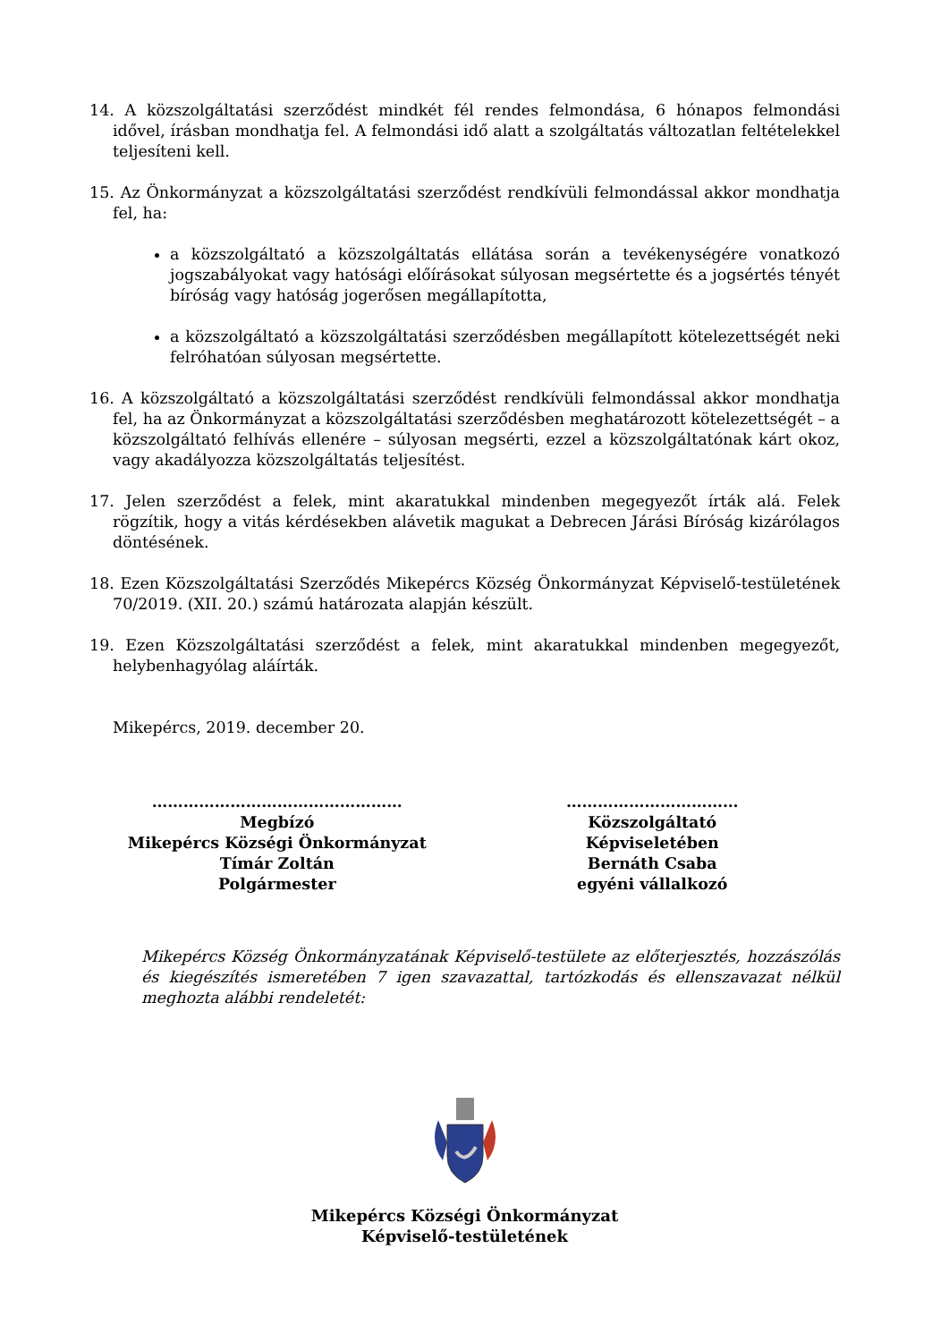14. A közszolgáltatási szerződést mindkét fél rendes felmondása, 6 hónapos felmondási idővel, írásban mondhatja fel. A felmondási idő alatt a szolgáltatás változatlan feltételekkel teljesíteni kell.
15. Az Önkormányzat a közszolgáltatási szerződést rendkívüli felmondással akkor mondhatja fel, ha:
a közszolgáltató a közszolgáltatás ellátása során a tevékenységére vonatkozó jogszabályokat vagy hatósági előírásokat súlyosan megsértette és a jogsértés tényét bíróság vagy hatóság jogerősen megállapította,
a közszolgáltató a közszolgáltatási szerződésben megállapított kötelezettségét neki felróhatóan súlyosan megsértette.
16. A közszolgáltató a közszolgáltatási szerződést rendkívüli felmondással akkor mondhatja fel, ha az Önkormányzat a közszolgáltatási szerződésben meghatározott kötelezettségét – a közszolgáltató felhívás ellenére – súlyosan megsérti, ezzel a közszolgáltatónak kárt okoz, vagy akadályozza közszolgáltatás teljesítést.
17. Jelen szerződést a felek, mint akaratukkal mindenben megegyezőt írták alá. Felek rögzítik, hogy a vitás kérdésekben alávetik magukat a Debrecen Járási Bíróság kizárólagos döntésének.
18. Ezen Közszolgáltatási Szerződés Mikepércs Község Önkormányzat Képviselő-testületének 70/2019. (XII. 20.) számú határozata alapján készült.
19. Ezen Közszolgáltatási szerződést a felek, mint akaratukkal mindenben megegyezőt, helybenhagyólag aláírták.
Mikepércs, 2019. december 20.
…………………………………………
Megbízó
Mikepércs Községi Önkormányzat
Tímár Zoltán
Polgármester
……………………………
Közszolgáltató
Képviseletében
Bernáth Csaba
egyéni vállalkozó
Mikepércs Község Önkormányzatának Képviselő-testülete az előterjesztés, hozzászólás és kiegészítés ismeretében 7 igen szavazattal, tartózkodás és ellenszavazat nélkül meghozta alábbi rendeletét:
Mikepércs Községi Önkormányzat
Képviselő-testületének